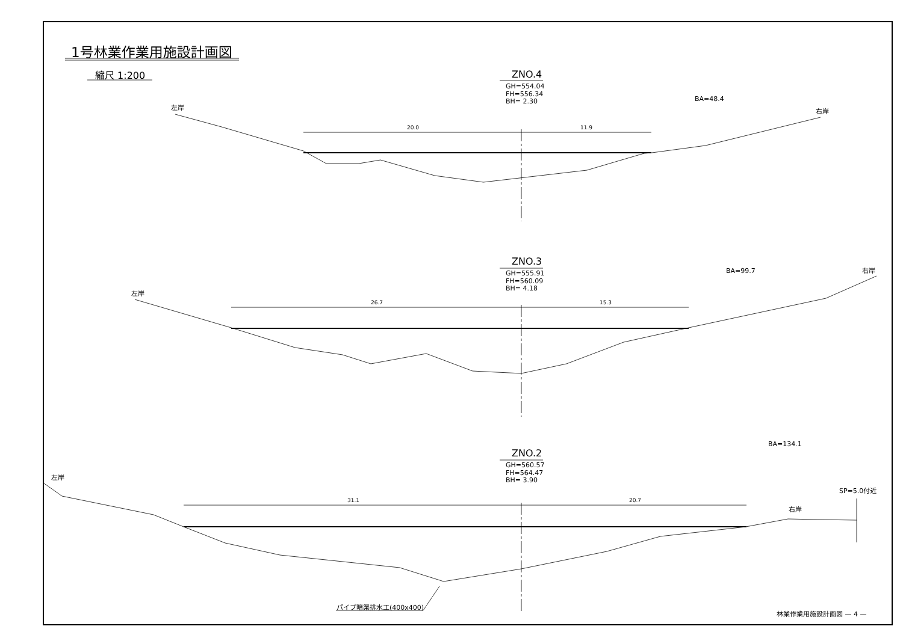1号林業作業用施設計画図
縮尺 1:200 ZNO.4
GH=554.04
FH=556.34
BH= 2.30
BA=48.4
左岸 右岸
20.0 11.9
ZNO.3
GH=555.91
FH=560.09
BH= 4.18
BA=99.7 右岸
左岸
26.7 15.3
BA=134.1
ZNO.2
GH=560.57
FH=564.47
BH= 3.90
左岸
SP=5.0付近
31.1 20.7
右岸
パイプ暗渠排水工(400x400)
林業作業用施設計画図 — 4 —